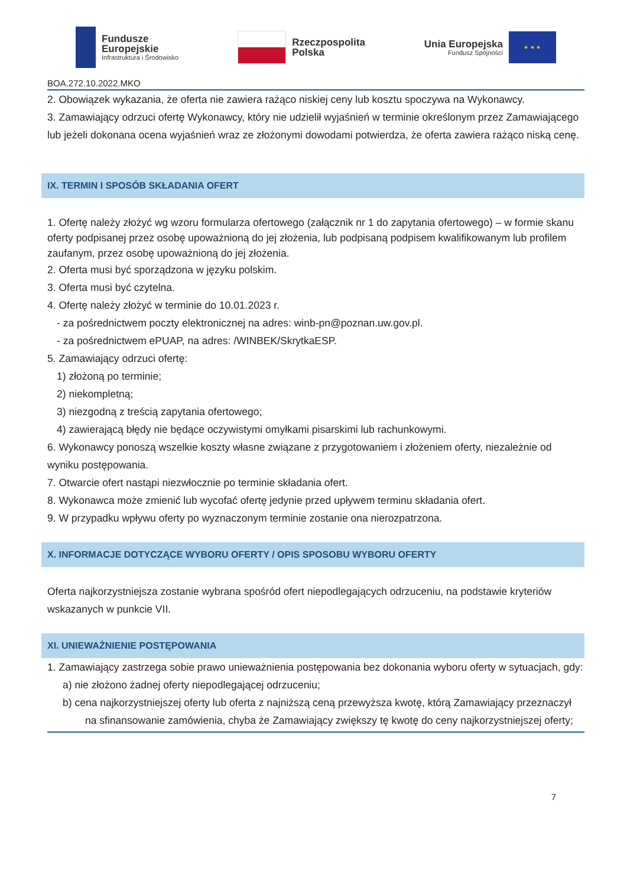Fundusze
Europejskie
Infrastruktura i Środowisko
Rzeczpospolita
Polska
Unia Europejska
Fundusz Spójności
★ ★ ★
BOA.272.10.2022.MKO
2. Obowiązek wykazania, że oferta nie zawiera rażąco niskiej ceny lub kosztu spoczywa na Wykonawcy.
3. Zamawiający odrzuci ofertę Wykonawcy, który nie udzielił wyjaśnień w terminie określonym przez Zamawiającego lub jeżeli dokonana ocena wyjaśnień wraz ze złożonymi dowodami potwierdza, że oferta zawiera rażąco niską cenę.
IX. TERMIN I SPOSÓB SKŁADANIA OFERT
1. Ofertę należy złożyć wg wzoru formularza ofertowego (załącznik nr 1 do zapytania ofertowego) – w formie skanu oferty podpisanej przez osobę upoważnioną do jej złożenia, lub podpisaną podpisem kwalifikowanym lub profilem zaufanym, przez osobę upoważnioną do jej złożenia.
2. Oferta musi być sporządzona w języku polskim.
3. Oferta musi być czytelna.
4. Ofertę należy złożyć w terminie do 10.01.2023 r.
- za pośrednictwem poczty elektronicznej na adres: winb-pn@poznan.uw.gov.pl.
- za pośrednictwem ePUAP, na adres: /WINBEK/SkrytkaESP.
5. Zamawiający odrzuci ofertę:
1) złożoną po terminie;
2) niekompletną;
3) niezgodną z treścią zapytania ofertowego;
4) zawierającą błędy nie będące oczywistymi omyłkami pisarskimi lub rachunkowymi.
6. Wykonawcy ponoszą wszelkie koszty własne związane z przygotowaniem i złożeniem oferty, niezależnie od wyniku postępowania.
7. Otwarcie ofert nastąpi niezwłocznie po terminie składania ofert.
8. Wykonawca może zmienić lub wycofać ofertę jedynie przed upływem terminu składania ofert.
9. W przypadku wpływu oferty po wyznaczonym terminie zostanie ona nierozpatrzona.
X. INFORMACJE DOTYCZĄCE WYBORU OFERTY / OPIS SPOSOBU WYBORU OFERTY
Oferta najkorzystniejsza zostanie wybrana spośród ofert niepodlegających odrzuceniu, na podstawie kryteriów wskazanych w punkcie VII.
XI. UNIEWAŻNIENIE POSTĘPOWANIA
1. Zamawiający zastrzega sobie prawo unieważnienia postępowania bez dokonania wyboru oferty w sytuacjach, gdy:
a) nie złożono żadnej oferty niepodlegającej odrzuceniu;
b) cena najkorzystniejszej oferty lub oferta z najniższą ceną przewyższa kwotę, którą Zamawiający przeznaczył na sfinansowanie zamówienia, chyba że Zamawiający zwiększy tę kwotę do ceny najkorzystniejszej oferty;
7